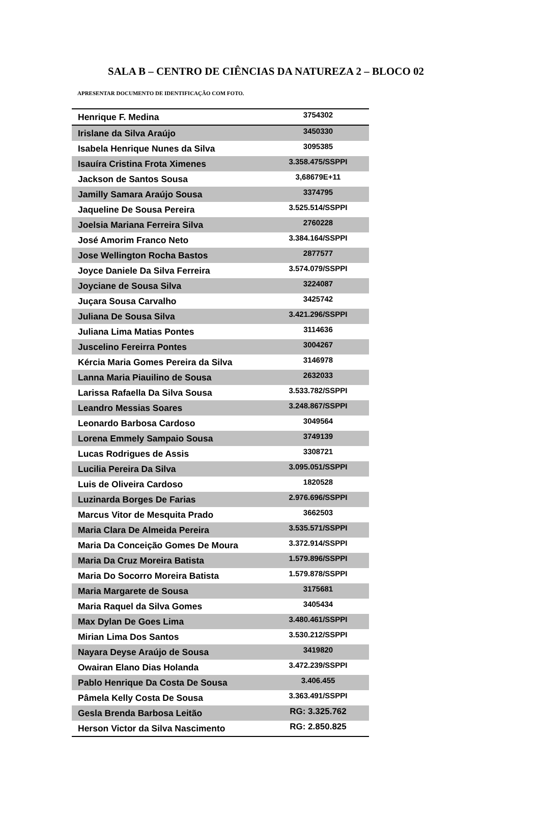SALA B – CENTRO DE CIÊNCIAS DA NATUREZA 2 – BLOCO 02
APRESENTAR DOCUMENTO DE IDENTIFICAÇÃO COM FOTO.
| Henrique F. Medina | 3754302 |
| Irislane da Silva Araújo | 3450330 |
| Isabela Henrique Nunes da Silva | 3095385 |
| Isauíra Cristina Frota Ximenes | 3.358.475/SSPPI |
| Jackson de Santos Sousa | 3,68679E+11 |
| Jamilly Samara Araújo Sousa | 3374795 |
| Jaqueline De Sousa Pereira | 3.525.514/SSPPI |
| Joelsia Mariana Ferreira Silva | 2760228 |
| José Amorim Franco Neto | 3.384.164/SSPPI |
| Jose Wellington Rocha Bastos | 2877577 |
| Joyce Daniele Da Silva Ferreira | 3.574.079/SSPPI |
| Joyciane de Sousa Silva | 3224087 |
| Juçara Sousa Carvalho | 3425742 |
| Juliana De Sousa Silva | 3.421.296/SSPPI |
| Juliana Lima Matias Pontes | 3114636 |
| Juscelino Fereirra Pontes | 3004267 |
| Kércia Maria Gomes Pereira da Silva | 3146978 |
| Lanna Maria Piauilino de Sousa | 2632033 |
| Larissa Rafaella Da Silva Sousa | 3.533.782/SSPPI |
| Leandro Messias Soares | 3.248.867/SSPPI |
| Leonardo Barbosa Cardoso | 3049564 |
| Lorena Emmely Sampaio Sousa | 3749139 |
| Lucas Rodrigues de Assis | 3308721 |
| Lucilia Pereira Da Silva | 3.095.051/SSPPI |
| Luis de Oliveira Cardoso | 1820528 |
| Luzinarda Borges De Farias | 2.976.696/SSPPI |
| Marcus Vitor de Mesquita Prado | 3662503 |
| Maria Clara De Almeida Pereira | 3.535.571/SSPPI |
| Maria Da Conceição Gomes De Moura | 3.372.914/SSPPI |
| Maria Da Cruz Moreira Batista | 1.579.896/SSPPI |
| Maria Do Socorro Moreira Batista | 1.579.878/SSPPI |
| Maria Margarete de Sousa | 3175681 |
| Maria Raquel da Silva Gomes | 3405434 |
| Max Dylan De Goes Lima | 3.480.461/SSPPI |
| Mirian Lima Dos Santos | 3.530.212/SSPPI |
| Nayara Deyse Araújo de Sousa | 3419820 |
| Owairan Elano Dias Holanda | 3.472.239/SSPPI |
| Pablo Henrique Da Costa De Sousa | 3.406.455 |
| Pâmela Kelly Costa De Sousa | 3.363.491/SSPPI |
| Gesla Brenda Barbosa Leitão | RG: 3.325.762 |
| Herson Victor da Silva Nascimento | RG: 2.850.825 |